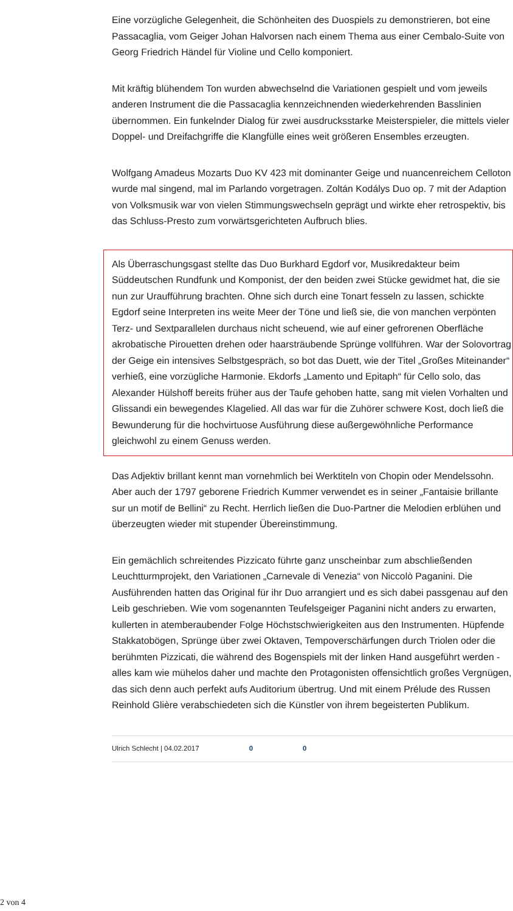Eine vorzügliche Gelegenheit, die Schönheiten des Duospiels zu demonstrieren, bot eine Passacaglia, vom Geiger Johan Halvorsen nach einem Thema aus einer Cembalo-Suite von Georg Friedrich Händel für Violine und Cello komponiert.
Mit kräftig blühendem Ton wurden abwechselnd die Variationen gespielt und vom jeweils anderen Instrument die die Passacaglia kennzeichnenden wiederkehrenden Basslinien übernommen. Ein funkelnder Dialog für zwei ausdrucksstarke Meisterspieler, die mittels vieler Doppel- und Dreifachgriffe die Klangfülle eines weit größeren Ensembles erzeugten.
Wolfgang Amadeus Mozarts Duo KV 423 mit dominanter Geige und nuancenreichem Celloton wurde mal singend, mal im Parlando vorgetragen. Zoltán Kodálys Duo op. 7 mit der Adaption von Volksmusik war von vielen Stimmungswechseln geprägt und wirkte eher retrospektiv, bis das Schluss-Presto zum vorwärtsgerichteten Aufbruch blies.
Als Überraschungsgast stellte das Duo Burkhard Egdorf vor, Musikredakteur beim Süddeutschen Rundfunk und Komponist, der den beiden zwei Stücke gewidmet hat, die sie nun zur Uraufführung brachten. Ohne sich durch eine Tonart fesseln zu lassen, schickte Egdorf seine Interpreten ins weite Meer der Töne und ließ sie, die von manchen verpönten Terz- und Sextparallelen durchaus nicht scheuend, wie auf einer gefrorenen Oberfläche akrobatische Pirouetten drehen oder haarsträubende Sprünge vollführen. War der Solovortrag der Geige ein intensives Selbstgespräch, so bot das Duett, wie der Titel „Großes Miteinander“ verhieß, eine vorzügliche Harmonie. Ekdorfs „Lamento und Epitaph“ für Cello solo, das Alexander Hülshoff bereits früher aus der Taufe gehoben hatte, sang mit vielen Vorhalten und Glissandi ein bewegendes Klagelied. All das war für die Zuhörer schwere Kost, doch ließ die Bewunderung für die hochvirtuose Ausführung diese außergewöhnliche Performance gleichwohl zu einem Genuss werden.
Das Adjektiv brillant kennt man vornehmlich bei Werktiteln von Chopin oder Mendelssohn. Aber auch der 1797 geborene Friedrich Kummer verwendet es in seiner „Fantaisie brillante sur un motif de Bellini“ zu Recht. Herrlich ließen die Duo-Partner die Melodien erblühen und überzeugten wieder mit stupender Übereinstimmung.
Ein gemächlich schreitendes Pizzicato führte ganz unscheinbar zum abschließenden Leuchtturmprojekt, den Variationen „Carnevale di Venezia“ von Niccolò Paganini. Die Ausführenden hatten das Original für ihr Duo arrangiert und es sich dabei passgenau auf den Leib geschrieben. Wie vom sogenannten Teufelsgeiger Paganini nicht anders zu erwarten, kullerten in atemberaubender Folge Höchstschwierigkeiten aus den Instrumenten. Hüpfende Stakkatobögen, Sprünge über zwei Oktaven, Tempoverschärfungen durch Triolen oder die berühmten Pizzicati, die während des Bogenspiels mit der linken Hand ausgeführt werden - alles kam wie mühelos daher und machte den Protagonisten offensichtlich großes Vergnügen, das sich denn auch perfekt aufs Auditorium übertrug. Und mit einem Prélude des Russen Reinhold Glière verabschiedeten sich die Künstler von ihrem begeisterten Publikum.
Ulrich Schlecht | 04.02.2017 0 0
2 von 4